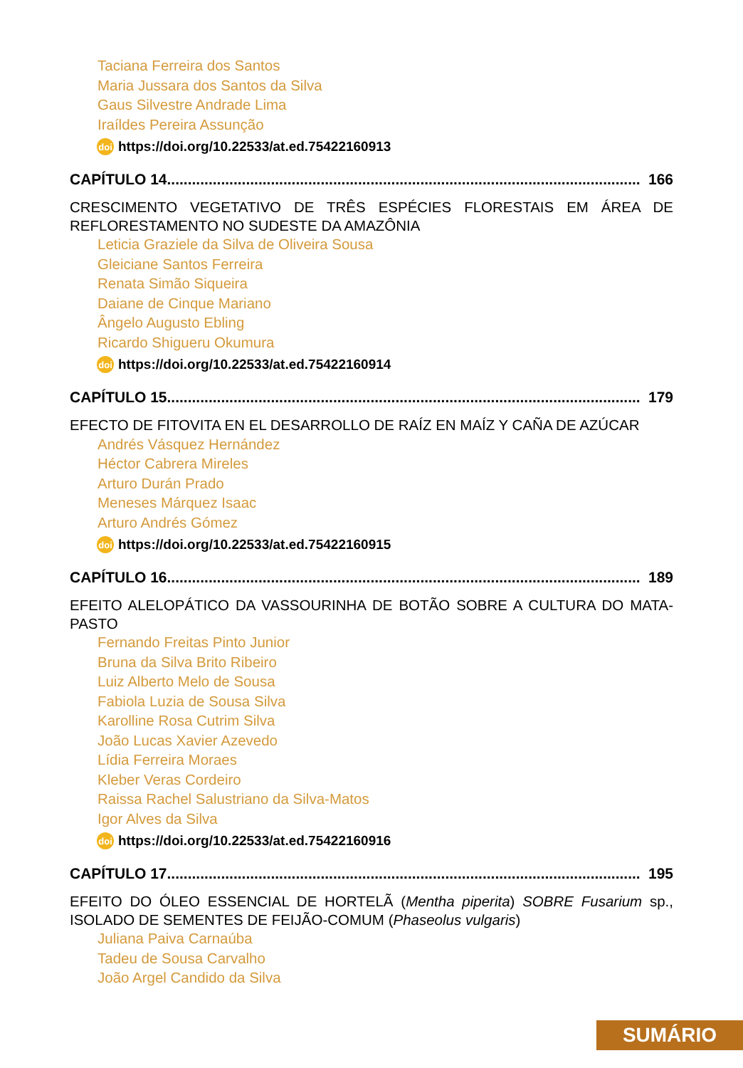Taciana Ferreira dos Santos
Maria Jussara dos Santos da Silva
Gaus Silvestre Andrade Lima
Iraíldes Pereira Assunção
doi https://doi.org/10.22533/at.ed.75422160913
CAPÍTULO 14.................................................................................................................. 166
CRESCIMENTO VEGETATIVO DE TRÊS ESPÉCIES FLORESTAIS EM ÁREA DE REFLORESTAMENTO NO SUDESTE DA AMAZÔNIA
Leticia Graziele da Silva de Oliveira Sousa
Gleiciane Santos Ferreira
Renata Simão Siqueira
Daiane de Cinque Mariano
Ângelo Augusto Ebling
Ricardo Shigueru Okumura
doi https://doi.org/10.22533/at.ed.75422160914
CAPÍTULO 15.................................................................................................................. 179
EFECTO DE FITOVITA EN EL DESARROLLO DE RAÍZ EN MAÍZ Y CAÑA DE AZÚCAR
Andrés Vásquez Hernández
Héctor Cabrera Mireles
Arturo Durán Prado
Meneses Márquez Isaac
Arturo Andrés Gómez
doi https://doi.org/10.22533/at.ed.75422160915
CAPÍTULO 16.................................................................................................................. 189
EFEITO ALELOPÁTICO DA VASSOURINHA DE BOTÃO SOBRE A CULTURA DO MATA-PASTO
Fernando Freitas Pinto Junior
Bruna da Silva Brito Ribeiro
Luiz Alberto Melo de Sousa
Fabiola Luzia de Sousa Silva
Karolline Rosa Cutrim Silva
João Lucas Xavier Azevedo
Lídia Ferreira Moraes
Kleber Veras Cordeiro
Raissa Rachel Salustriano da Silva-Matos
Igor Alves da Silva
doi https://doi.org/10.22533/at.ed.75422160916
CAPÍTULO 17.................................................................................................................. 195
EFEITO DO ÓLEO ESSENCIAL DE HORTELÃ (Mentha piperita) SOBRE Fusarium sp., ISOLADO DE SEMENTES DE FEIJÃO-COMUM (Phaseolus vulgaris)
Juliana Paiva Carnaúba
Tadeu de Sousa Carvalho
João Argel Candido da Silva
SUMÁRIO